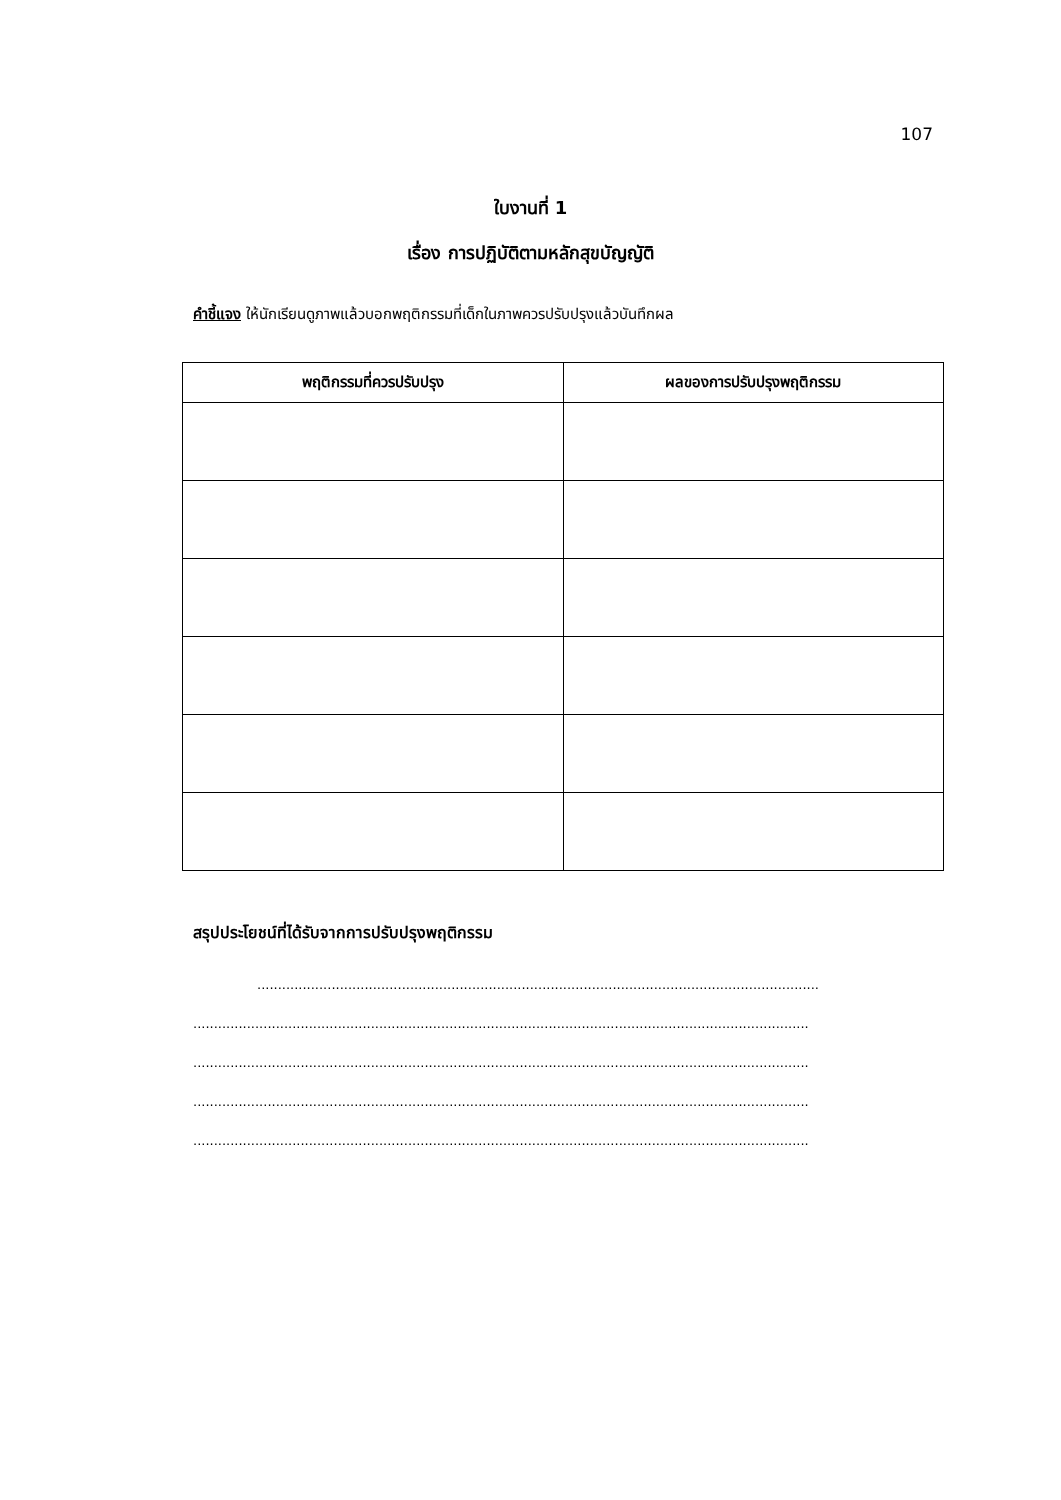107
ใบงานที่ 1
เรื่อง การปฏิบัติตามหลักสุขบัญญัติ
คำชี้แจง ให้นักเรียนดูภาพแล้วบอกพฤติกรรมที่เด็กในภาพควรปรับปรุงแล้วบันทึกผล
| พฤติกรรมที่ควรปรับปรุง | ผลของการปรับปรุงพฤติกรรม |
| --- | --- |
สรุปประโยชน์ที่ได้รับจากการปรับปรุงพฤติกรรม
........................................................................................................................................
.....................................................................................................................................................
.....................................................................................................................................................
.....................................................................................................................................................
.....................................................................................................................................................